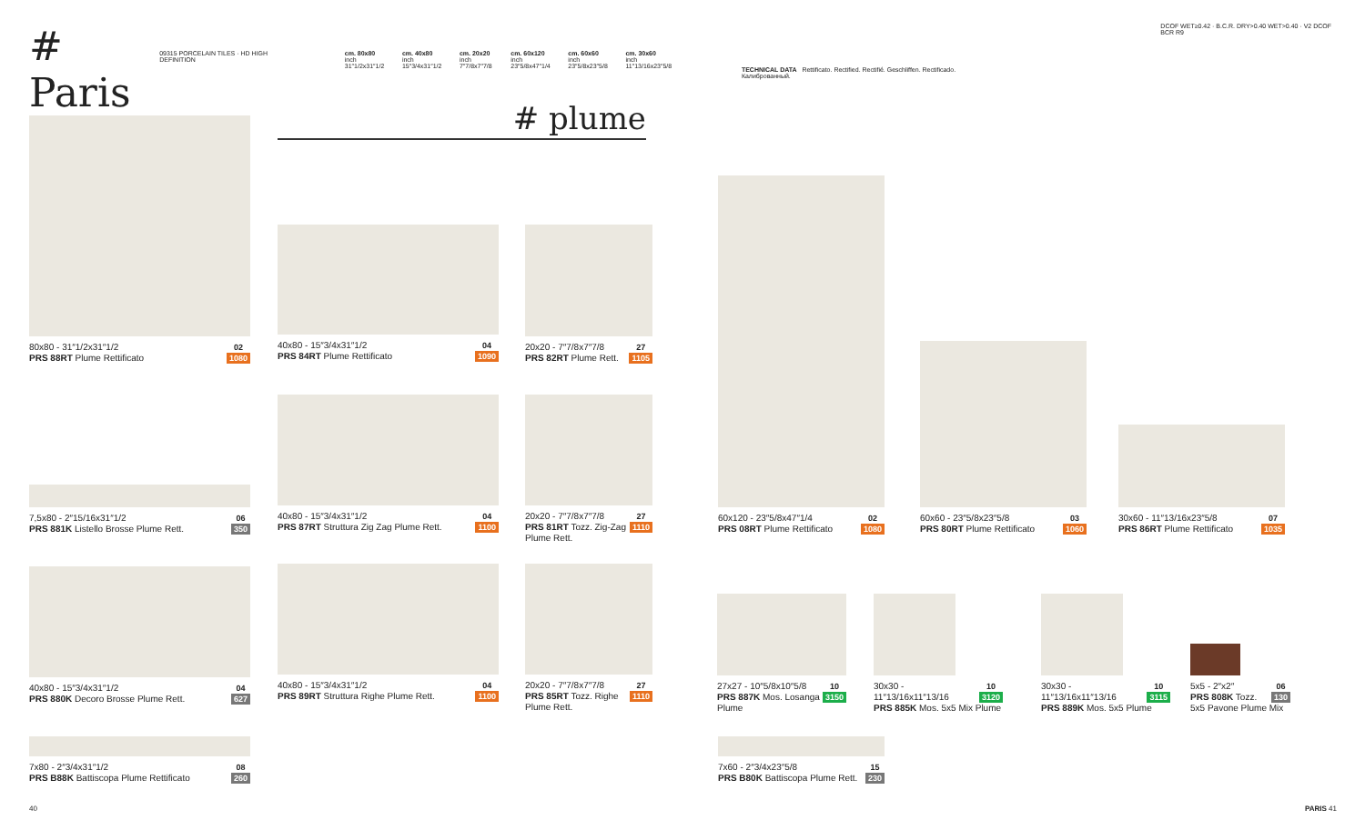# Paris
09315 PORCELAIN TILES · HD HIGH DEFINITION
cm. 80x80
inch 31″1/2x31″1/2
cm. 40x80
inch 15″3/4x31″1/2
cm. 20x20
inch 7″7/8x7″7/8
cm. 60x120
inch 23″5/8x47″1/4
cm. 60x60
inch 23″5/8x23″5/8
cm. 30x60
inch 11″13/16x23″5/8
TECHNICAL DATA Rettificato. Rectified. Rectifié. Geschliffen. Rectificado. Калиброванный.
DCOF WET≥0.42 · B.C.R. DRY>0.40 WET>0.40 · V2 DCOF BCR R9
# plume
02
1080
80x80 - 31″1/2x31″1/2
PRS 88RT Plume Rettificato
04
1090
40x80 - 15″3/4x31″1/2
PRS 84RT Plume Rettificato
27
1105
20x20 - 7″7/8x7″7/8
PRS 82RT Plume Rett.
06
350
7,5x80 - 2″15/16x31″1/2
PRS 881K Listello Brosse Plume Rett.
04
1100
40x80 - 15″3/4x31″1/2
PRS 87RT Struttura Zig Zag Plume Rett.
27
1110
20x20 - 7″7/8x7″7/8
PRS 81RT Tozz. Zig-Zag Plume Rett.
04
627
40x80 - 15″3/4x31″1/2
PRS 880K Decoro Brosse Plume Rett.
04
1100
40x80 - 15″3/4x31″1/2
PRS 89RT Struttura Righe Plume Rett.
27
1110
20x20 - 7″7/8x7″7/8
PRS 85RT Tozz. Righe Plume Rett.
08
260
7x80 - 2″3/4x31″1/2
PRS B88K Battiscopa Plume Rettificato
02
1080
60x120 - 23″5/8x47″1/4
PRS 08RT Plume Rettificato
03
1060
60x60 - 23″5/8x23″5/8
PRS 80RT Plume Rettificato
07
1035
30x60 - 11″13/16x23″5/8
PRS 86RT Plume Rettificato
10
3150
27x27 - 10″5/8x10″5/8
PRS 887K Mos. Losanga Plume
10
3120
30x30 - 11″13/16x11″13/16
PRS 885K Mos. 5x5 Mix Plume
10
3115
30x30 - 11″13/16x11″13/16
PRS 889K Mos. 5x5 Plume
06
130
5x5 - 2″x2″
PRS 808K Tozz. 5x5 Pavone Plume Mix
15
230
7x60 - 2″3/4x23″5/8
PRS B80K Battiscopa Plume Rett.
40 PARIS 41